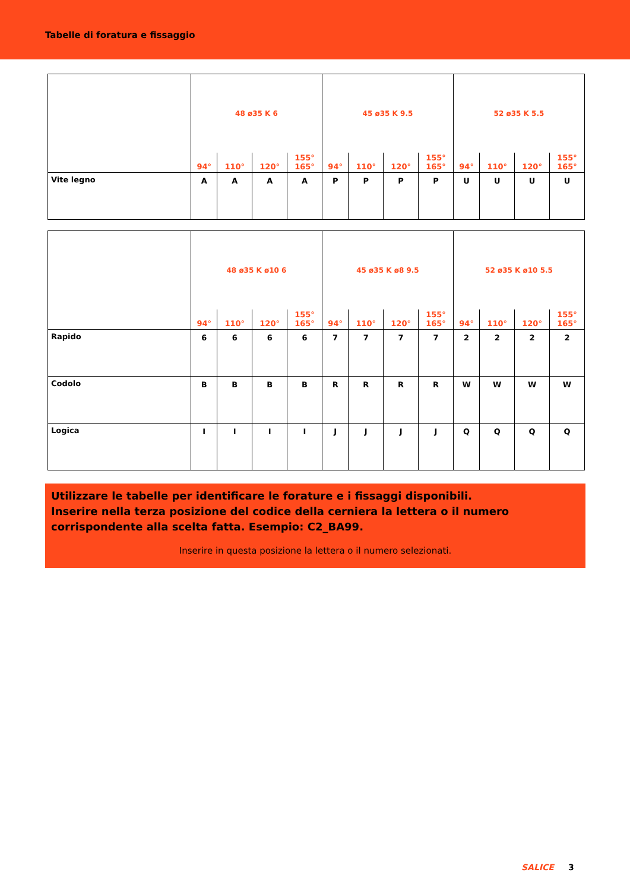Tabelle di foratura e fissaggio
| | 48 ø35 K 6 | | | | 45 ø35 K 9.5 | | | | 52 ø35 K 5.5 | | | |
| | 94° | 110° | 120° | 155° 165° | 94° | 110° | 120° | 155° 165° | 94° | 110° | 120° | 155° 165° |
| Vite legno | A | A | A | A | P | P | P | P | U | U | U | U |
| | 48 ø35 K ø10 6 | | | | 45 ø35 K ø8 9.5 | | | | 52 ø35 K ø10 5.5 | | | |
| | 94° | 110° | 120° | 155° 165° | 94° | 110° | 120° | 155° 165° | 94° | 110° | 120° | 155° 165° |
| Rapido | 6 | 6 | 6 | 6 | 7 | 7 | 7 | 7 | 2 | 2 | 2 | 2 |
| Codolo | B | B | B | B | R | R | R | R | W | W | W | W |
| Logica | I | I | I | I | J | J | J | J | Q | Q | Q | Q |
Utilizzare le tabelle per identificare le forature e i fissaggi disponibili.
Inserire nella terza posizione del codice della cerniera la lettera o il numero corrispondente alla scelta fatta. Esempio: C2_BA99.
Inserire in questa posizione la lettera o il numero selezionati.
SALICE 3